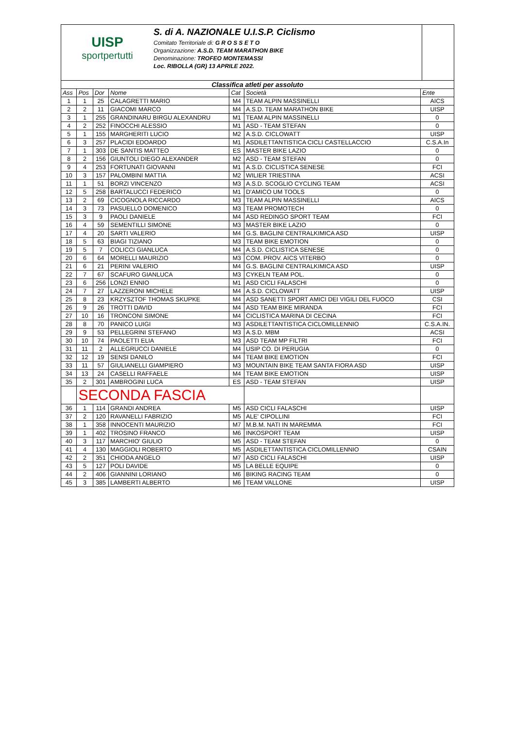UISP
sportpertutti
S. di A. NAZIONALE U.I.S.P. Ciclismo
Comitato Territoriale di: G R O S S E T O
Organizzazione: A.S.D. TEAM MARATHON BIKE
Denominazione: TROFEO MONTEMASSI
Loc. RIBOLLA (GR) 13 APRILE 2022.
| Classifica atleti per assoluto | | | | | | |
| Ass | Pos | Dor | Nome | Cat | Società | Ente |
| 1 | 1 | 25 | CALAGRETTI MARIO | M4 | TEAM ALPIN MASSINELLI | AICS |
| 2 | 2 | 11 | GIACOMI MARCO | M4 | A.S.D. TEAM MARATHON BIKE | UISP |
| 3 | 1 | 255 | GRANDINARU BIRGU ALEXANDRU | M1 | TEAM ALPIN MASSINELLI | 0 |
| 4 | 2 | 252 | FINOCCHI ALESSIO | M1 | ASD - TEAM STEFAN | 0 |
| 5 | 1 | 155 | MARGHERITI LUCIO | M2 | A.S.D. CICLOWATT | UISP |
| 6 | 3 | 257 | PLACIDI EDOARDO | M1 | ASDILETTANTISTICA CICLI CASTELLACCIO | C.S.A.In |
| 7 | 1 | 303 | DE SANTIS MATTEO | ES | MASTER BIKE LAZIO | 0 |
| 8 | 2 | 156 | GIUNTOLI DIEGO ALEXANDER | M2 | ASD - TEAM STEFAN | 0 |
| 9 | 4 | 253 | FORTUNATI GIOVANNI | M1 | A.S.D. CICLISTICA SENESE | FCI |
| 10 | 3 | 157 | PALOMBINI MATTIA | M2 | WILIER TRIESTINA | ACSI |
| 11 | 1 | 51 | BORZI VINCENZO | M3 | A.S.D. SCOGLIO CYCLING TEAM | ACSI |
| 12 | 5 | 258 | BARTALUCCI FEDERICO | M1 | D'AMICO UM TOOLS | 0 |
| 13 | 2 | 69 | CICOGNOLA RICCARDO | M3 | TEAM ALPIN MASSINELLI | AICS |
| 14 | 3 | 73 | PASUELLO DOMENICO | M3 | TEAM PROMOTECH | 0 |
| 15 | 3 | 9 | PAOLI DANIELE | M4 | ASD REDINGO SPORT TEAM | FCI |
| 16 | 4 | 59 | SEMENTILLI SIMONE | M3 | MASTER BIKE LAZIO | 0 |
| 17 | 4 | 20 | SARTI VALERIO | M4 | G.S. BAGLINI CENTRALKIMICA ASD | UISP |
| 18 | 5 | 63 | BIAGI TIZIANO | M3 | TEAM BIKE EMOTION | 0 |
| 19 | 5 | 7 | COLICCI GIANLUCA | M4 | A.S.D. CICLISTICA SENESE | 0 |
| 20 | 6 | 64 | MORELLI MAURIZIO | M3 | COM. PROV. AICS VITERBO | 0 |
| 21 | 6 | 21 | PERINI VALERIO | M4 | G.S. BAGLINI CENTRALKIMICA ASD | UISP |
| 22 | 7 | 67 | SCAFURO GIANLUCA | M3 | CYKELN TEAM POL. | 0 |
| 23 | 6 | 256 | LONZI ENNIO | M1 | ASD CICLI FALASCHI | 0 |
| 24 | 7 | 27 | LAZZERONI MICHELE | M4 | A.S.D. CICLOWATT | UISP |
| 25 | 8 | 23 | KRZYSZTOF THOMAS SKUPKE | M4 | ASD SANETTI SPORT AMICI DEI VIGILI DEL FUOCO | CSI |
| 26 | 9 | 26 | TROTTI DAVID | M4 | ASD TEAM BIKE MIRANDA | FCI |
| 27 | 10 | 16 | TRONCONI SIMONE | M4 | CICLISTICA MARINA DI CECINA | FCI |
| 28 | 8 | 70 | PANICO LUIGI | M3 | ASDILETTANTISTICA CICLOMILLENNIO | C.S.A.IN. |
| 29 | 9 | 53 | PELLEGRINI STEFANO | M3 | A.S.D. MBM | ACSI |
| 30 | 10 | 74 | PAOLETTI ELIA | M3 | ASD TEAM MP FILTRI | FCI |
| 31 | 11 | 2 | ALLEGRUCCI DANIELE | M4 | USIP CO. DI PERUGIA | 0 |
| 32 | 12 | 19 | SENSI DANILO | M4 | TEAM BIKE EMOTION | FCI |
| 33 | 11 | 57 | GIULIANELLI GIAMPIERO | M3 | MOUNTAIN BIKE TEAM SANTA FIORA ASD | UISP |
| 34 | 13 | 24 | CASELLI RAFFAELE | M4 | TEAM BIKE EMOTION | UISP |
| 35 | 2 | 301 | AMBROGINI LUCA | ES | ASD - TEAM STEFAN | UISP |
| | SECONDA FASCIA | | | | | |
| 36 | 1 | 114 | GRANDI ANDREA | M5 | ASD CICLI FALASCHI | UISP |
| 37 | 2 | 120 | RAVANELLI FABRIZIO | M5 | ALE' CIPOLLINI | FCI |
| 38 | 1 | 358 | INNOCENTI MAURIZIO | M7 | M.B.M. NATI IN MAREMMA | FCI |
| 39 | 1 | 402 | TROSINO FRANCO | M6 | INKOSPORT TEAM | UISP |
| 40 | 3 | 117 | MARCHIO' GIULIO | M5 | ASD - TEAM STEFAN | 0 |
| 41 | 4 | 130 | MAGGIOLI ROBERTO | M5 | ASDILETTANTISTICA CICLOMILLENNIO | CSAIN |
| 42 | 2 | 351 | CHIODA ANGELO | M7 | ASD CICLI FALASCHI | UISP |
| 43 | 5 | 127 | POLI DAVIDE | M5 | LA BELLE EQUIPE | 0 |
| 44 | 2 | 406 | GIANNINI LORIANO | M6 | BIKING RACING TEAM | 0 |
| 45 | 3 | 385 | LAMBERTI ALBERTO | M6 | TEAM VALLONE | UISP |